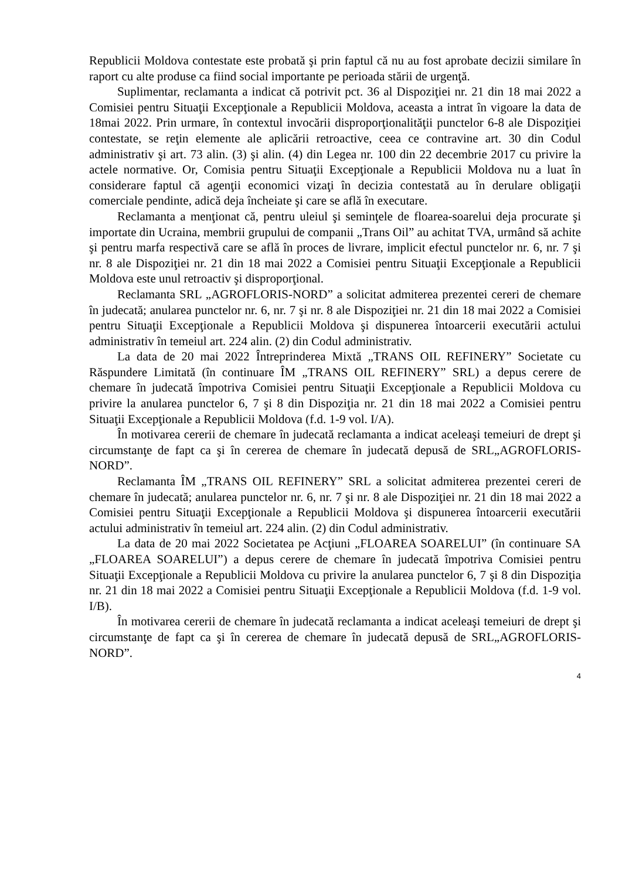Republicii Moldova contestate este probată şi prin faptul că nu au fost aprobate decizii similare în raport cu alte produse ca fiind social importante pe perioada stării de urgenţă.
Suplimentar, reclamanta a indicat că potrivit pct. 36 al Dispoziţiei nr. 21 din 18 mai 2022 a Comisiei pentru Situaţii Excepţionale a Republicii Moldova, aceasta a intrat în vigoare la data de 18mai 2022. Prin urmare, în contextul invocării disproporţionalităţii punctelor 6-8 ale Dispoziţiei contestate, se reţin elemente ale aplicării retroactive, ceea ce contravine art. 30 din Codul administrativ şi art. 73 alin. (3) şi alin. (4) din Legea nr. 100 din 22 decembrie 2017 cu privire la actele normative. Or, Comisia pentru Situaţii Excepţionale a Republicii Moldova nu a luat în considerare faptul că agenţii economici vizaţi în decizia contestată au în derulare obligaţii comerciale pendinte, adică deja încheiate şi care se află în executare.
Reclamanta a menţionat că, pentru uleiul şi seminţele de floarea-soarelui deja procurate şi importate din Ucraina, membrii grupului de companii „Trans Oil” au achitat TVA, urmând să achite şi pentru marfa respectivă care se află în proces de livrare, implicit efectul punctelor nr. 6, nr. 7 şi nr. 8 ale Dispoziţiei nr. 21 din 18 mai 2022 a Comisiei pentru Situaţii Excepţionale a Republicii Moldova este unul retroactiv şi disproporţional.
Reclamanta SRL „AGROFLORIS-NORD” a solicitat admiterea prezentei cereri de chemare în judecată; anularea punctelor nr. 6, nr. 7 şi nr. 8 ale Dispoziţiei nr. 21 din 18 mai 2022 a Comisiei pentru Situaţii Excepţionale a Republicii Moldova şi dispunerea întoarcerii executării actului administrativ în temeiul art. 224 alin. (2) din Codul administrativ.
La data de 20 mai 2022 Întreprinderea Mixtă „TRANS OIL REFINERY” Societate cu Răspundere Limitată (în continuare ÎM „TRANS OIL REFINERY” SRL) a depus cerere de chemare în judecată împotriva Comisiei pentru Situaţii Excepţionale a Republicii Moldova cu privire la anularea punctelor 6, 7 şi 8 din Dispoziţia nr. 21 din 18 mai 2022 a Comisiei pentru Situaţii Excepţionale a Republicii Moldova (f.d. 1-9 vol. I/A).
În motivarea cererii de chemare în judecată reclamanta a indicat aceleaşi temeiuri de drept şi circumstanţe de fapt ca şi în cererea de chemare în judecată depusă de SRL„AGROFLORIS-NORD”.
Reclamanta ÎM „TRANS OIL REFINERY” SRL a solicitat admiterea prezentei cereri de chemare în judecată; anularea punctelor nr. 6, nr. 7 şi nr. 8 ale Dispoziţiei nr. 21 din 18 mai 2022 a Comisiei pentru Situaţii Excepţionale a Republicii Moldova şi dispunerea întoarcerii executării actului administrativ în temeiul art. 224 alin. (2) din Codul administrativ.
La data de 20 mai 2022 Societatea pe Acţiuni „FLOAREA SOARELUI” (în continuare SA „FLOAREA SOARELUI”) a depus cerere de chemare în judecată împotriva Comisiei pentru Situaţii Excepţionale a Republicii Moldova cu privire la anularea punctelor 6, 7 şi 8 din Dispoziţia nr. 21 din 18 mai 2022 a Comisiei pentru Situaţii Excepţionale a Republicii Moldova (f.d. 1-9 vol. I/B).
În motivarea cererii de chemare în judecată reclamanta a indicat aceleaşi temeiuri de drept şi circumstanţe de fapt ca şi în cererea de chemare în judecată depusă de SRL„AGROFLORIS-NORD”.
4